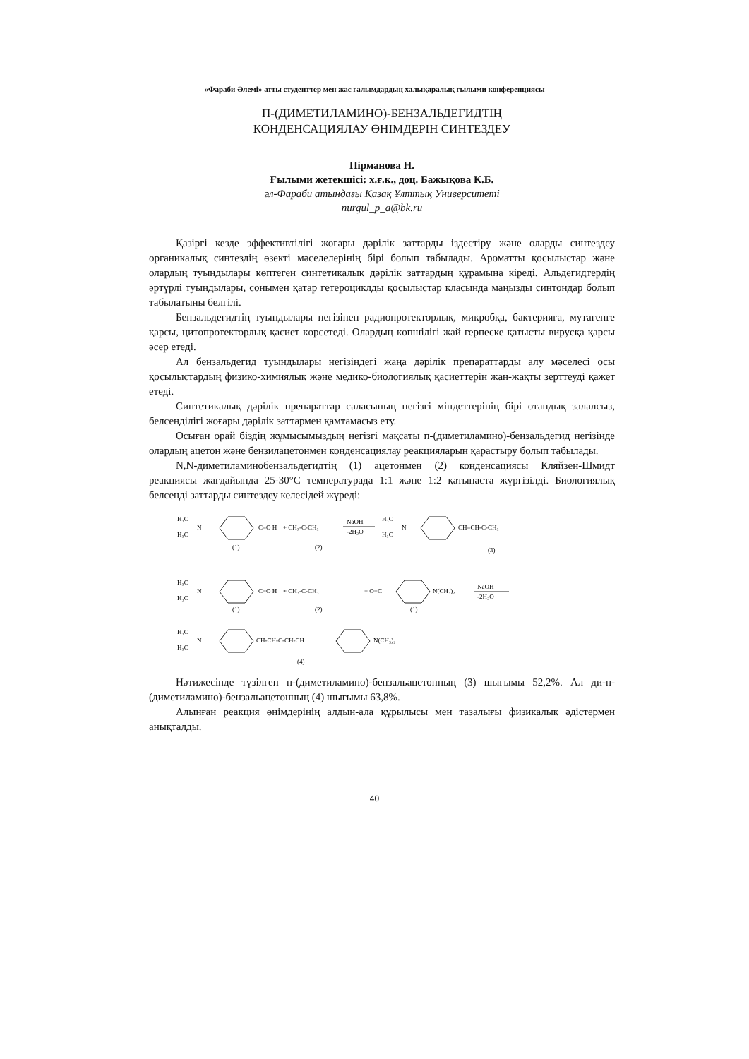«Фараби Әлемі» атты студенттер мен жас ғалымдардың халықаралық ғылыми конференциясы
П-(ДИМЕТИЛАМИНО)-БЕНЗАЛЬДЕГИДТІҢ
КОНДЕНСАЦИЯЛАУ ӨНІМДЕРІН СИНТЕЗДЕУ
Пірманова Н.
Ғылыми жетекшісі: х.ғ.к., доц. Бажықова К.Б.
әл-Фараби атындағы Қазақ Ұлттық Университеті
nurgul_p_a@bk.ru
Қазіргі кезде эффективтілігі жоғары дәрілік заттарды іздестіру және оларды синтездеу органикалық синтездің өзекті мәселелерінің бірі болып табылады. Ароматты қосылыстар және олардың туындылары көптеген синтетикалық дәрілік заттардың құрамына кіреді. Альдегидтердің әртүрлі туындылары, сонымен қатар гетероциклды қосылыстар класында маңызды синтондар болып табылатыны белгілі.
Бензальдегидтің туындылары негізінен радиопротекторлық, микробқа, бактерияға, мутагенге қарсы, цитопротекторлық қасиет көрсетеді. Олардың көпшілігі жай герпеске қатысты вирусқа қарсы әсер етеді.
Ал бензальдегид туындылары негізіндегі жаңа дәрілік препараттарды алу мәселесі осы қосылыстардың физико-химиялық және медико-биологиялық қасиеттерін жан-жақты зерттеуді қажет етеді.
Синтетикалық дәрілік препараттар саласының негізгі міндеттерінің бірі отандық залалсыз, белсенділігі жоғары дәрілік заттармен қамтамасыз ету.
Осыған орай біздің жұмысымыздың негізгі мақсаты п-(диметиламино)-бензальдегид негізінде олардың ацетон және бензилацетонмен конденсациялау реакцияларын қарастыру болып табылады.
N,N-диметиламинобензальдегидтің (1) ацетонмен (2) конденсациясы Кляйзен-Шмидт реакциясы жағдайында 25-30°С температурада 1:1 және 1:2 қатынаста жүргізілді. Биологиялық белсенді заттарды синтездеу келесідей жүреді:
H₃C
H₃C
N
C=O H
(1)
+ CH₃-C-CH₃
(2)
NaOH
-2H₂O
H₃C
H₃C
N
CH=CH-C-CH₃
(3)
H₃C
H₃C
N
C=O H
(1)
+ CH₃-C-CH₃
(2)
+ O=C
N(CH₃)₂
(1)
NaOH
-2H₂O
H₃C
H₃C
N
CH-CH-C-CH-CH
N(CH₃)₂
(4)
Нәтижесінде түзілген п-(диметиламино)-бензальацетонның (3) шығымы 52,2%. Ал ди-п-(диметиламино)-бензальацетонның (4) шығымы 63,8%.
Алынған реакция өнімдерінің алдын-ала құрылысы мен тазалығы физикалық әдістермен анықталды.
40